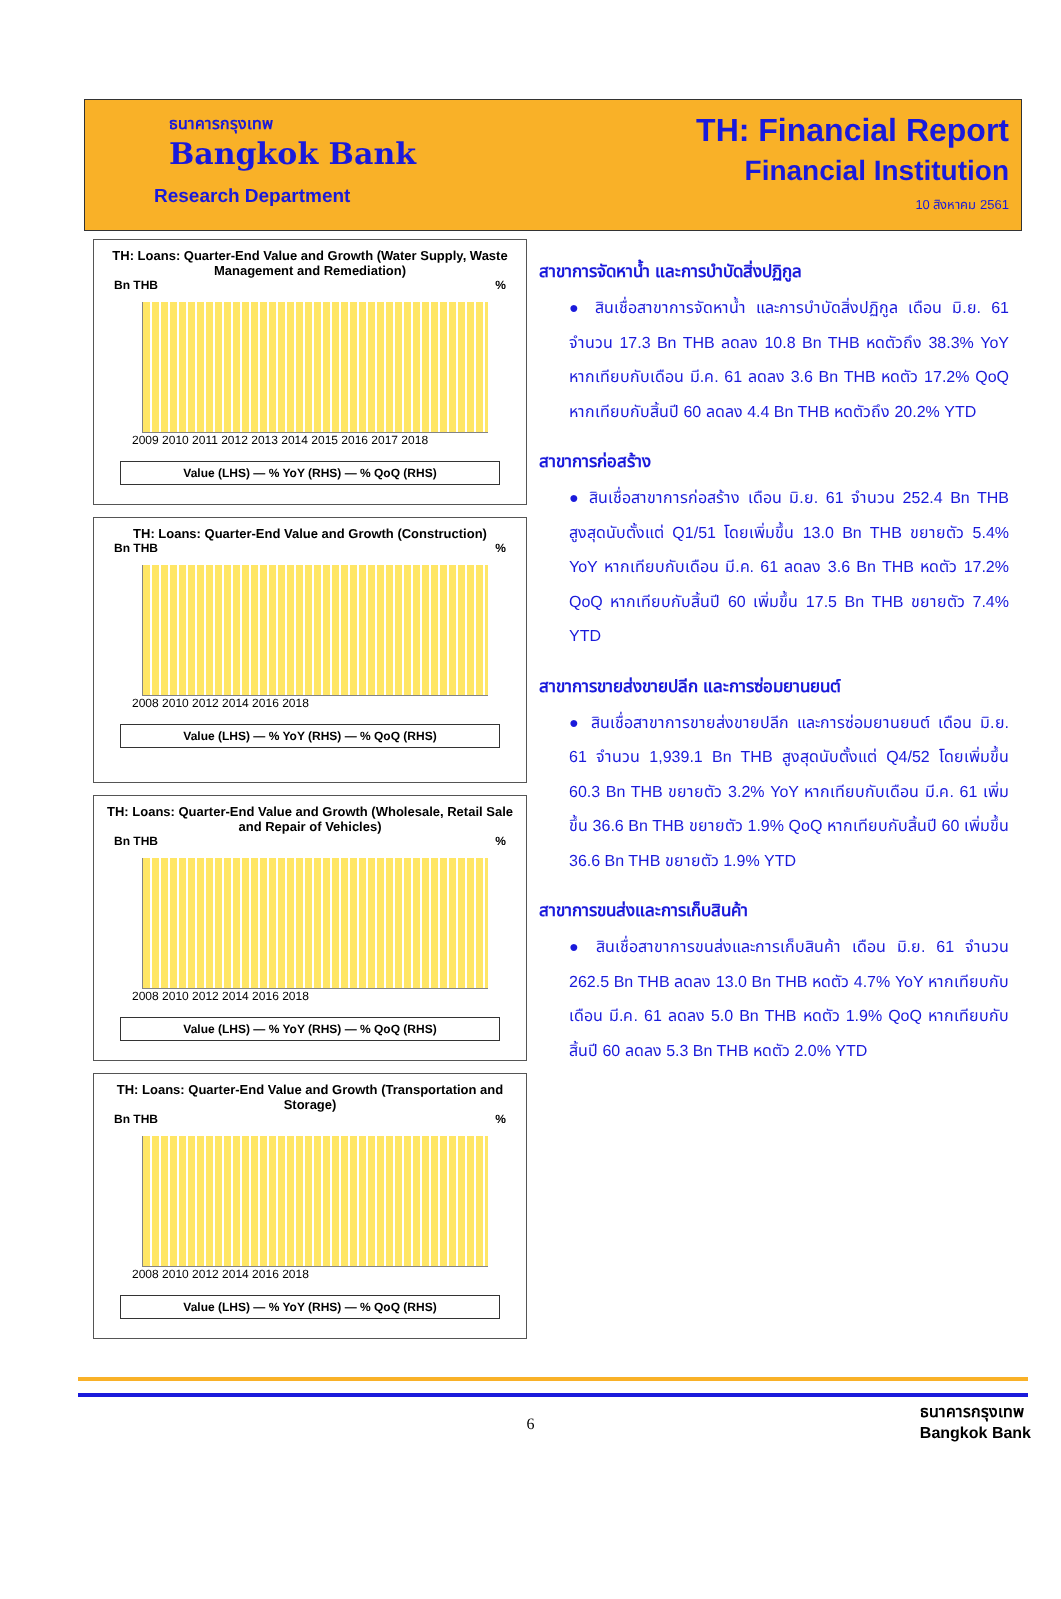ธนาคารกรุงเทพ
Bangkok Bank
Research Department
TH: Financial Report
Financial Institution
10 สิงหาคม 2561
TH: Loans: Quarter-End Value and Growth (Water Supply, Waste Management and Remediation)
Bn THB%
2009 2010 2011 2012 2013 2014 2015 2016 2017 2018
Value (LHS) — % YoY (RHS) — % QoQ (RHS)
TH: Loans: Quarter-End Value and Growth (Construction)
Bn THB%
2008 2010 2012 2014 2016 2018
Value (LHS) — % YoY (RHS) — % QoQ (RHS)
TH: Loans: Quarter-End Value and Growth (Wholesale, Retail Sale and Repair of Vehicles)
Bn THB%
2008 2010 2012 2014 2016 2018
Value (LHS) — % YoY (RHS) — % QoQ (RHS)
TH: Loans: Quarter-End Value and Growth (Transportation and Storage)
Bn THB%
2008 2010 2012 2014 2016 2018
Value (LHS) — % YoY (RHS) — % QoQ (RHS)
สาขาการจัดหาน้ำ และการบำบัดสิ่งปฏิกูล
● สินเชื่อสาขาการจัดหาน้ำ และการบำบัดสิ่งปฏิกูล เดือน มิ.ย. 61 จำนวน 17.3 Bn THB ลดลง 10.8 Bn THB หดตัวถึง 38.3% YoY หากเทียบกับเดือน มี.ค. 61 ลดลง 3.6 Bn THB หดตัว 17.2% QoQ หากเทียบกับสิ้นปี 60 ลดลง 4.4 Bn THB หดตัวถึง 20.2% YTD
สาขาการก่อสร้าง
● สินเชื่อสาขาการก่อสร้าง เดือน มิ.ย. 61 จำนวน 252.4 Bn THB สูงสุดนับตั้งแต่ Q1/51 โดยเพิ่มขึ้น 13.0 Bn THB ขยายตัว 5.4% YoY หากเทียบกับเดือน มี.ค. 61 ลดลง 3.6 Bn THB หดตัว 17.2% QoQ หากเทียบกับสิ้นปี 60 เพิ่มขึ้น 17.5 Bn THB ขยายตัว 7.4% YTD
สาขาการขายส่งขายปลีก และการซ่อมยานยนต์
● สินเชื่อสาขาการขายส่งขายปลีก และการซ่อมยานยนต์ เดือน มิ.ย. 61 จำนวน 1,939.1 Bn THB สูงสุดนับตั้งแต่ Q4/52 โดยเพิ่มขึ้น 60.3 Bn THB ขยายตัว 3.2% YoY หากเทียบกับเดือน มี.ค. 61 เพิ่มขึ้น 36.6 Bn THB ขยายตัว 1.9% QoQ หากเทียบกับสิ้นปี 60 เพิ่มขึ้น 36.6 Bn THB ขยายตัว 1.9% YTD
สาขาการขนส่งและการเก็บสินค้า
● สินเชื่อสาขาการขนส่งและการเก็บสินค้า เดือน มิ.ย. 61 จำนวน 262.5 Bn THB ลดลง 13.0 Bn THB หดตัว 4.7% YoY หากเทียบกับเดือน มี.ค. 61 ลดลง 5.0 Bn THB หดตัว 1.9% QoQ หากเทียบกับสิ้นปี 60 ลดลง 5.3 Bn THB หดตัว 2.0% YTD
6
ธนาคารกรุงเทพ
Bangkok Bank